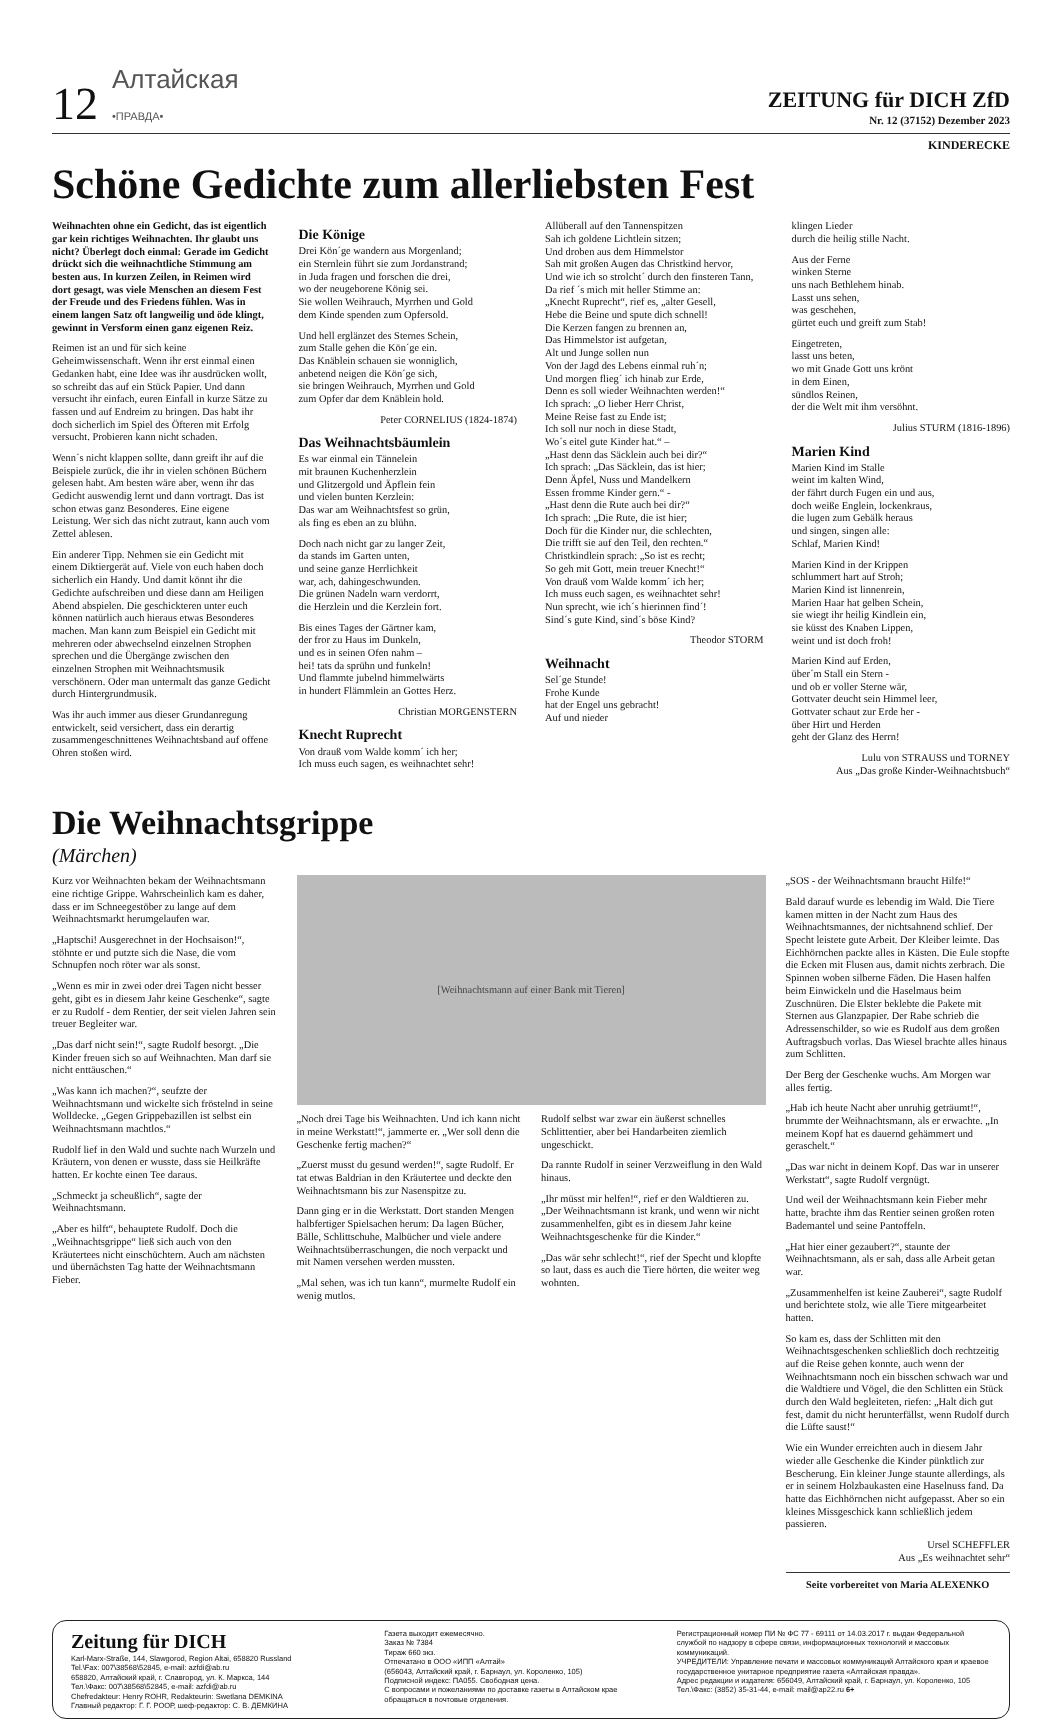12 Алтайская
•ПРАВДА•
ZEITUNG für DICH ZfD
Nr. 12 (37152) Dezember 2023
KINDERECKE
Schöne Gedichte zum allerliebsten Fest
Weihnachten ohne ein Gedicht, das ist eigentlich gar kein richtiges Weihnachten. Ihr glaubt uns nicht? Überlegt doch einmal: Gerade im Gedicht drückt sich die weihnachtliche Stimmung am besten aus. In kurzen Zeilen, in Reimen wird dort gesagt, was viele Menschen an diesem Fest der Freude und des Friedens fühlen. Was in einem langen Satz oft langweilig und öde klingt, gewinnt in Versform einen ganz eigenen Reiz.
Reimen ist an und für sich keine Geheimwissenschaft. Wenn ihr erst einmal einen Gedanken habt, eine Idee was ihr ausdrücken wollt, so schreibt das auf ein Stück Papier. Und dann versucht ihr einfach, euren Einfall in kurze Sätze zu fassen und auf Endreim zu bringen. Das habt ihr doch sicherlich im Spiel des Öfteren mit Erfolg versucht. Probieren kann nicht schaden.
Wenn´s nicht klappen sollte, dann greift ihr auf die Beispiele zurück, die ihr in vielen schönen Büchern gelesen habt. Am besten wäre aber, wenn ihr das Gedicht auswendig lernt und dann vortragt. Das ist schon etwas ganz Besonderes. Eine eigene Leistung. Wer sich das nicht zutraut, kann auch vom Zettel ablesen.
Ein anderer Tipp. Nehmen sie ein Gedicht mit einem Diktiergerät auf. Viele von euch haben doch sicherlich ein Handy. Und damit könnt ihr die Gedichte aufschreiben und diese dann am Heiligen Abend abspielen. Die geschickteren unter euch können natürlich auch hieraus etwas Besonderes machen. Man kann zum Beispiel ein Gedicht mit mehreren oder abwechselnd einzelnen Strophen sprechen und die Übergänge zwischen den einzelnen Strophen mit Weihnachtsmusik verschönern. Oder man untermalt das ganze Gedicht durch Hintergrundmusik.
Was ihr auch immer aus dieser Grundanregung entwickelt, seid versichert, dass ein derartig zusammengeschnittenes Weihnachtsband auf offene Ohren stoßen wird.
Die Könige
Drei Kön´ge wandern aus Morgenland;
ein Sternlein führt sie zum Jordanstrand;
in Juda fragen und forschen die drei,
wo der neugeborene König sei.
Sie wollen Weihrauch, Myrrhen und Gold
dem Kinde spenden zum Opfersold.
Und hell erglänzet des Sternes Schein,
zum Stalle gehen die Kön´ge ein.
Das Knäblein schauen sie wonniglich,
anbetend neigen die Kön´ge sich,
sie bringen Weihrauch, Myrrhen und Gold
zum Opfer dar dem Knäblein hold.
Peter CORNELIUS (1824-1874)
Das Weihnachtsbäumlein
Es war einmal ein Tännelein
mit braunen Kuchenherzlein
und Glitzergold und Äpflein fein
und vielen bunten Kerzlein:
Das war am Weihnachtsfest so grün,
als fing es eben an zu blühn.
Doch nach nicht gar zu langer Zeit,
da stands im Garten unten,
und seine ganze Herrlichkeit
war, ach, dahingeschwunden.
Die grünen Nadeln warn verdorrt,
die Herzlein und die Kerzlein fort.
Bis eines Tages der Gärtner kam,
der fror zu Haus im Dunkeln,
und es in seinen Ofen nahm –
hei! tats da sprühn und funkeln!
Und flammte jubelnd himmelwärts
in hundert Flämmlein an Gottes Herz.
Christian MORGENSTERN
Knecht Ruprecht
Von drauß vom Walde komm´ ich her;
Ich muss euch sagen, es weihnachtet sehr!
Allüberall auf den Tannenspitzen
Sah ich goldene Lichtlein sitzen;
Und droben aus dem Himmelstor
Sah mit großen Augen das Christkind hervor,
Und wie ich so strolcht´ durch den finsteren Tann,
Da rief ´s mich mit heller Stimme an:
„Knecht Ruprecht“, rief es, „alter Gesell,
Hebe die Beine und spute dich schnell!
Die Kerzen fangen zu brennen an,
Das Himmelstor ist aufgetan,
Alt und Junge sollen nun
Von der Jagd des Lebens einmal ruh´n;
Und morgen flieg´ ich hinab zur Erde,
Denn es soll wieder Weihnachten werden!“
Ich sprach: „O lieber Herr Christ,
Meine Reise fast zu Ende ist;
Ich soll nur noch in diese Stadt,
Wo´s eitel gute Kinder hat.“ –
„Hast denn das Säcklein auch bei dir?“
Ich sprach: „Das Säcklein, das ist hier;
Denn Äpfel, Nuss und Mandelkern
Essen fromme Kinder gern.“ -
„Hast denn die Rute auch bei dir?“
Ich sprach: „Die Rute, die ist hier;
Doch für die Kinder nur, die schlechten,
Die trifft sie auf den Teil, den rechten.“
Christkindlein sprach: „So ist es recht;
So geh mit Gott, mein treuer Knecht!“
Von drauß vom Walde komm´ ich her;
Ich muss euch sagen, es weihnachtet sehr!
Nun sprecht, wie ich´s hierinnen find´!
Sind´s gute Kind, sind´s böse Kind?
Theodor STORM
Weihnacht
Sel´ge Stunde!
Frohe Kunde
hat der Engel uns gebracht!
Auf und nieder
klingen Lieder
durch die heilig stille Nacht.
Aus der Ferne
winken Sterne
uns nach Bethlehem hinab.
Lasst uns sehen,
was geschehen,
gürtet euch und greift zum Stab!
Eingetreten,
lasst uns beten,
wo mit Gnade Gott uns krönt
in dem Einen,
sündlos Reinen,
der die Welt mit ihm versöhnt.
Julius STURM (1816-1896)
Marien Kind
Marien Kind im Stalle
weint im kalten Wind,
der fährt durch Fugen ein und aus,
doch weiße Englein, lockenkraus,
die lugen zum Gebälk heraus
und singen, singen alle:
Schlaf, Marien Kind!
Marien Kind in der Krippen
schlummert hart auf Stroh;
Marien Kind ist linnenrein,
Marien Haar hat gelben Schein,
sie wiegt ihr heilig Kindlein ein,
sie küsst des Knaben Lippen,
weint und ist doch froh!
Marien Kind auf Erden,
über´m Stall ein Stern -
und ob er voller Sterne wär,
Gottvater deucht sein Himmel leer,
Gottvater schaut zur Erde her -
über Hirt und Herden
geht der Glanz des Herrn!
Lulu von STRAUSS und TORNEY
Aus „Das große Kinder-Weihnachtsbuch“
Die Weihnachtsgrippe
(Märchen)
Kurz vor Weihnachten bekam der Weihnachtsmann eine richtige Grippe. Wahrscheinlich kam es daher, dass er im Schneegestöber zu lange auf dem Weihnachtsmarkt herumgelaufen war.
„Haptschi! Ausgerechnet in der Hochsaison!“, stöhnte er und putzte sich die Nase, die vom Schnupfen noch röter war als sonst.
„Wenn es mir in zwei oder drei Tagen nicht besser geht, gibt es in diesem Jahr keine Geschenke“, sagte er zu Rudolf - dem Rentier, der seit vielen Jahren sein treuer Begleiter war.
„Das darf nicht sein!“, sagte Rudolf besorgt. „Die Kinder freuen sich so auf Weihnachten. Man darf sie nicht enttäuschen.“
„Was kann ich machen?“, seufzte der Weihnachtsmann und wickelte sich fröstelnd in seine Wolldecke. „Gegen Grippebazillen ist selbst ein Weihnachtsmann machtlos.“
Rudolf lief in den Wald und suchte nach Wurzeln und Kräutern, von denen er wusste, dass sie Heilkräfte hatten. Er kochte einen Tee daraus.
„Schmeckt ja scheußlich“, sagte der Weihnachtsmann.
„Aber es hilft“, behauptete Rudolf. Doch die „Weihnachtsgrippe“ ließ sich auch von den Kräutertees nicht einschüchtern. Auch am nächsten und übernächsten Tag hatte der Weihnachtsmann Fieber.
[Weihnachtsmann auf einer Bank mit Tieren]
„Noch drei Tage bis Weihnachten. Und ich kann nicht in meine Werkstatt!“, jammerte er. „Wer soll denn die Geschenke fertig machen?“
„Zuerst musst du gesund werden!“, sagte Rudolf. Er tat etwas Baldrian in den Kräutertee und deckte den Weihnachtsmann bis zur Nasenspitze zu.
Dann ging er in die Werkstatt. Dort standen Mengen halbfertiger Spielsachen herum: Da lagen Bücher, Bälle, Schlittschuhe, Malbücher und viele andere Weihnachtsüberraschungen, die noch verpackt und mit Namen versehen werden mussten.
„Mal sehen, was ich tun kann“, murmelte Rudolf ein wenig mutlos.
Rudolf selbst war zwar ein äußerst schnelles Schlittentier, aber bei Handarbeiten ziemlich ungeschickt.
Da rannte Rudolf in seiner Verzweiflung in den Wald hinaus.
„Ihr müsst mir helfen!“, rief er den Waldtieren zu. „Der Weihnachtsmann ist krank, und wenn wir nicht zusammenhelfen, gibt es in diesem Jahr keine Weihnachtsgeschenke für die Kinder.“
„Das wär sehr schlecht!“, rief der Specht und klopfte so laut, dass es auch die Tiere hörten, die weiter weg wohnten.
„SOS - der Weihnachtsmann braucht Hilfe!“
Bald darauf wurde es lebendig im Wald. Die Tiere kamen mitten in der Nacht zum Haus des Weihnachtsmannes, der nichtsahnend schlief. Der Specht leistete gute Arbeit. Der Kleiber leimte. Das Eichhörnchen packte alles in Kästen. Die Eule stopfte die Ecken mit Flusen aus, damit nichts zerbrach. Die Spinnen woben silberne Fäden. Die Hasen halfen beim Einwickeln und die Haselmaus beim Zuschnüren. Die Elster beklebte die Pakete mit Sternen aus Glanzpapier. Der Rabe schrieb die Adressenschilder, so wie es Rudolf aus dem großen Auftragsbuch vorlas. Das Wiesel brachte alles hinaus zum Schlitten.
Der Berg der Geschenke wuchs. Am Morgen war alles fertig.
„Hab ich heute Nacht aber unruhig geträumt!“, brummte der Weihnachtsmann, als er erwachte. „In meinem Kopf hat es dauernd gehämmert und geraschelt.“
„Das war nicht in deinem Kopf. Das war in unserer Werkstatt“, sagte Rudolf vergnügt.
Und weil der Weihnachtsmann kein Fieber mehr hatte, brachte ihm das Rentier seinen großen roten Bademantel und seine Pantoffeln.
„Hat hier einer gezaubert?“, staunte der Weihnachtsmann, als er sah, dass alle Arbeit getan war.
„Zusammenhelfen ist keine Zauberei“, sagte Rudolf und berichtete stolz, wie alle Tiere mitgearbeitet hatten.
So kam es, dass der Schlitten mit den Weihnachtsgeschenken schließlich doch rechtzeitig auf die Reise gehen konnte, auch wenn der Weihnachtsmann noch ein bisschen schwach war und die Waldtiere und Vögel, die den Schlitten ein Stück durch den Wald begleiteten, riefen: „Halt dich gut fest, damit du nicht herunterfällst, wenn Rudolf durch die Lüfte saust!“
Wie ein Wunder erreichten auch in diesem Jahr wieder alle Geschenke die Kinder pünktlich zur Bescherung. Ein kleiner Junge staunte allerdings, als er in seinem Holzbaukasten eine Haselnuss fand. Da hatte das Eichhörnchen nicht aufgepasst. Aber so ein kleines Missgeschick kann schließlich jedem passieren.
Ursel SCHEFFLER
Aus „Es weihnachtet sehr“
Seite vorbereitet von Maria ALEXENKO
Zeitung für DICH
Karl-Marx-Straße, 144, Slawgorod, Region Altai, 658820 Russland
Tel.\Fax: 007\38568\52845, e-mail: azfdi@ab.ru
658820, Алтайский край, г. Славгород, ул. К. Маркса, 144
Тел.\Факс: 007\38568\52845, e-mail: azfdi@ab.ru
Chefredakteur: Henry ROHR, Redakteurin: Swetlana DEMKINA
Главный редактор: Г. Г. РООР, шеф-редактор: С. В. ДЕМКИНА
Газета выходит ежемесячно.
Заказ № 7384
Тираж 660 экз.
Отпечатано в ООО «ИПП «Алтай»
(656043, Алтайский край, г. Барнаул, ул. Короленко, 105)
Подписной индекс: ПА055. Свободная цена.
С вопросами и пожеланиями по доставке газеты в Алтайском крае обращаться в почтовые отделения.
Регистрационный номер ПИ № ФС 77 - 69111 от 14.03.2017 г. выдан Федеральной службой по надзору в сфере связи, информационных технологий и массовых коммуникаций.
УЧРЕДИТЕЛИ: Управление печати и массовых коммуникаций Алтайского края и краевое государственное унитарное предприятие газета «Алтайская правда».
Адрес редакции и издателя: 656049, Алтайский край, г. Барнаул, ул. Короленко, 105
Тел.\Факс: (3852) 35-31-44, e-mail: mail@ap22.ru 6+